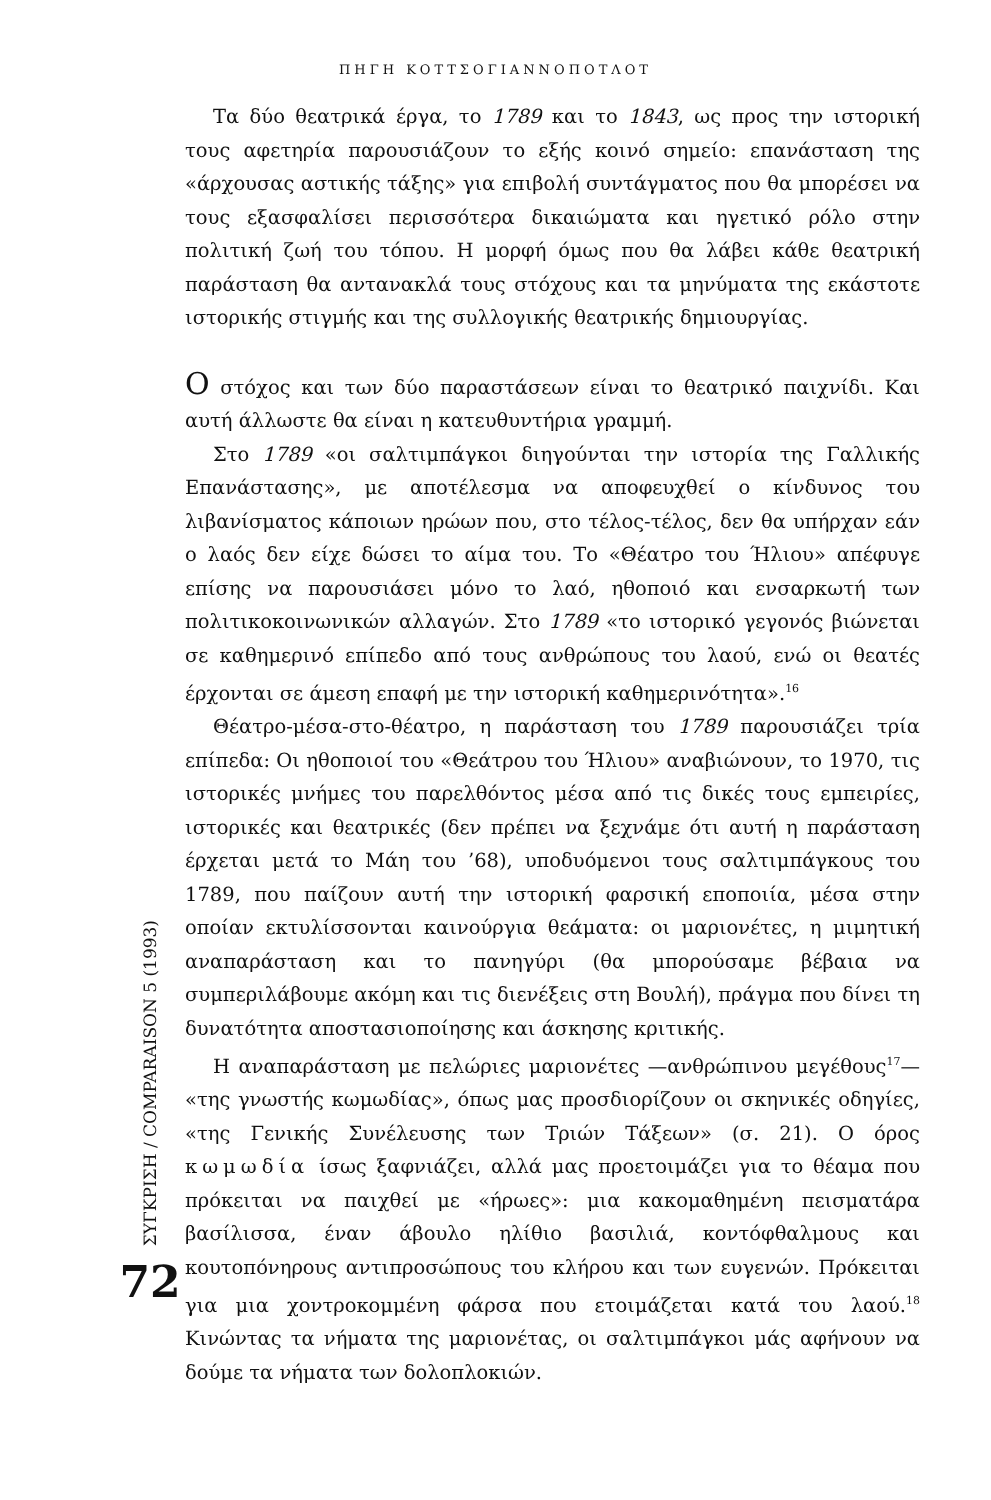ΠΗΓΗ ΚΟΤΤΣΟΓΙΑΝΝΟΠΟΤΛΟΤ
Τα δύο θεατρικά έργα, το 1789 και το 1843, ως προς την ιστορική τους αφετηρία παρουσιάζουν το εξής κοινό σημείο: επανάσταση της «άρχουσας αστικής τάξης» για επιβολή συντάγματος που θα μπορέσει να τους εξασφαλίσει περισσότερα δικαιώματα και ηγετικό ρόλο στην πολιτική ζωή του τόπου. Η μορφή όμως που θα λάβει κάθε θεατρική παράσταση θα αντανακλά τους στόχους και τα μηνύματα της εκάστοτε ιστορικής στιγμής και της συλλογικής θεατρικής δημιουργίας.
Ο στόχος και των δύο παραστάσεων είναι το θεατρικό παιχνίδι. Και αυτή άλλωστε θα είναι η κατευθυντήρια γραμμή.
Στο 1789 «οι σαλτιμπάγκοι διηγούνται την ιστορία της Γαλλικής Επανάστασης», με αποτέλεσμα να αποφευχθεί ο κίνδυνος του λιβανίσματος κάποιων ηρώων που, στο τέλος-τέλος, δεν θα υπήρχαν εάν ο λαός δεν είχε δώσει το αίμα του. Το «Θέατρο του Ήλιου» απέφυγε επίσης να παρουσιάσει μόνο το λαό, ηθοποιό και ενσαρκωτή των πολιτικοκοινωνικών αλλαγών. Στο 1789 «το ιστορικό γεγονός βιώνεται σε καθημερινό επίπεδο από τους ανθρώπους του λαού, ενώ οι θεατές έρχονται σε άμεση επαφή με την ιστορική καθημερινότητα».<sup>16</sup>
Θέατρο-μέσα-στο-θέατρο, η παράσταση του 1789 παρουσιάζει τρία επίπεδα: Οι ηθοποιοί του «Θεάτρου του Ήλιου» αναβιώνουν, το 1970, τις ιστορικές μνήμες του παρελθόντος μέσα από τις δικές τους εμπειρίες, ιστορικές και θεατρικές (δεν πρέπει να ξεχνάμε ότι αυτή η παράσταση έρχεται μετά το Μάη του ’68), υποδυόμενοι τους σαλτιμπάγκους του 1789, που παίζουν αυτή την ιστορική φαρσική εποποιία, μέσα στην οποίαν εκτυλίσσονται καινούργια θεάματα: οι μαριονέτες, η μιμητική αναπαράσταση και το πανηγύρι (θα μπορούσαμε βέβαια να συμπεριλάβουμε ακόμη και τις διενέξεις στη Βουλή), πράγμα που δίνει τη δυνατότητα αποστασιοποίησης και άσκησης κριτικής.
Η αναπαράσταση με πελώριες μαριονέτες —ανθρώπινου μεγέθους<sup>17</sup>— «της γνωστής κωμωδίας», όπως μας προσδιορίζουν οι σκηνικές οδηγίες, «της Γενικής Συνέλευσης των Τριών Τάξεων» (σ. 21). Ο όρος κωμωδία ίσως ξαφνιάζει, αλλά μας προετοιμάζει για το θέαμα που πρόκειται να παιχθεί με «ήρωες»: μια κακομαθημένη πεισματάρα βασίλισσα, έναν άβουλο ηλίθιο βασιλιά, κοντόφθαλμους και κουτοπόνηρους αντιπροσώπους του κλήρου και των ευγενών. Πρόκειται για μια χοντροκομμένη φάρσα που ετοιμάζεται κατά του λαού.<sup>18</sup> Κινώντας τα νήματα της μαριονέτας, οι σαλτιμπάγκοι μάς αφήνουν να δούμε τα νήματα των δολοπλοκιών.
ΣΥΓΚΡΙΣΗ / COMPARAISON 5 (1993)
72